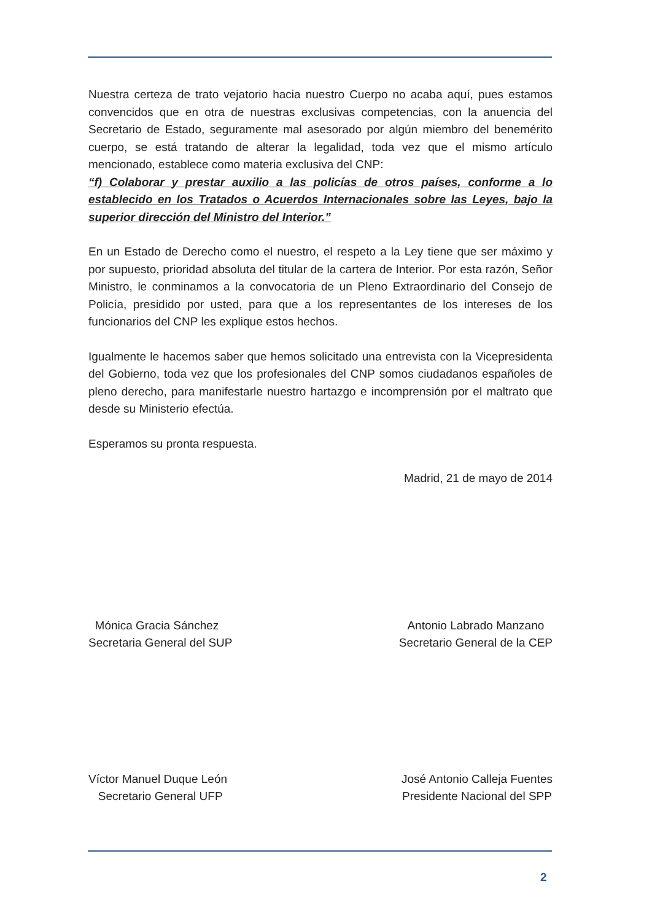Nuestra certeza de trato vejatorio hacia nuestro Cuerpo no acaba aquí, pues estamos convencidos que en otra de nuestras exclusivas competencias, con la anuencia del Secretario de Estado, seguramente mal asesorado por algún miembro del benemérito cuerpo, se está tratando de alterar la legalidad, toda vez que el mismo artículo mencionado, establece como materia exclusiva del CNP:
“f) Colaborar y prestar auxilio a las policías de otros países, conforme a lo establecido en los Tratados o Acuerdos Internacionales sobre las Leyes, bajo la superior dirección del Ministro del Interior.”
En un Estado de Derecho como el nuestro, el respeto a la Ley tiene que ser máximo y por supuesto, prioridad absoluta del titular de la cartera de Interior. Por esta razón, Señor Ministro, le conminamos a la convocatoria de un Pleno Extraordinario del Consejo de Policía, presidido por usted, para que a los representantes de los intereses de los funcionarios del CNP les explique estos hechos.
Igualmente le hacemos saber que hemos solicitado una entrevista con la Vicepresidenta del Gobierno, toda vez que los profesionales del CNP somos ciudadanos españoles de pleno derecho, para manifestarle nuestro hartazgo e incomprensión por el maltrato que desde su Ministerio efectúa.
Esperamos su pronta respuesta.
Madrid, 21 de mayo de 2014
Mónica Gracia Sánchez
Secretaria General del SUP
Antonio Labrado Manzano
Secretario General de la CEP
Víctor Manuel Duque León
Secretario General UFP
José Antonio Calleja Fuentes
Presidente Nacional del SPP
2